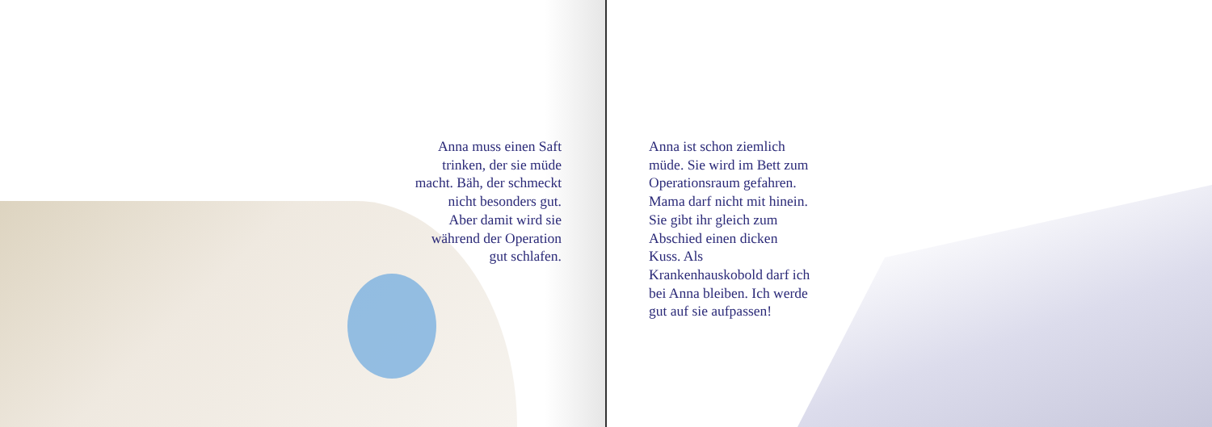Anna muss einen Saft
trinken, der sie müde
macht. Bäh, der schmeckt
nicht besonders gut.
Aber damit wird sie
während der Operation
gut schlafen.
Anna ist schon ziemlich müde. Sie wird im Bett zum Operationsraum gefahren. Mama darf nicht mit hinein. Sie gibt ihr gleich zum Abschied einen dicken Kuss. Als Krankenhauskobold darf ich bei Anna bleiben. Ich werde gut auf sie aufpassen!